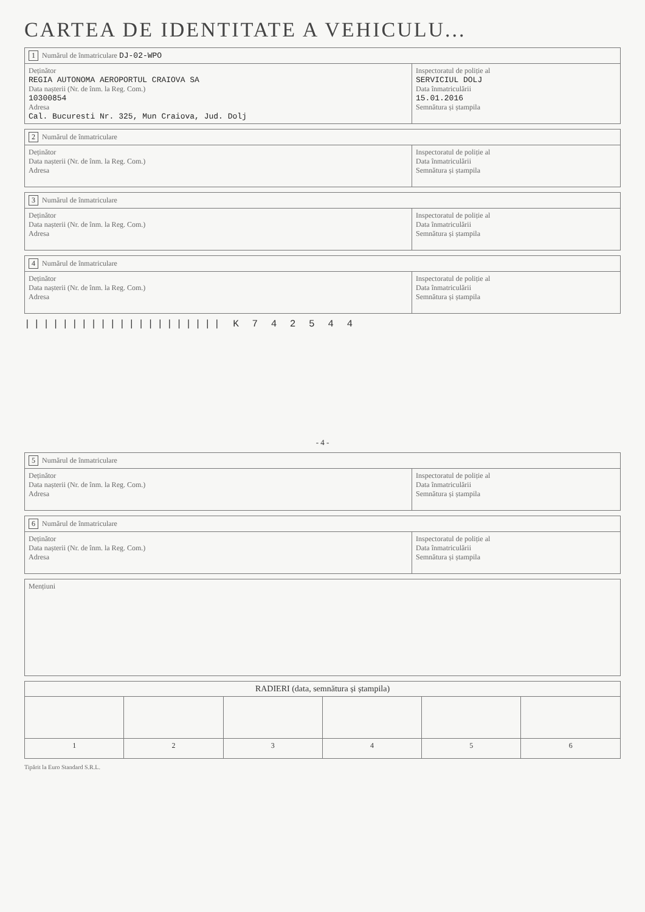CARTEA DE IDENTITATE A VEHICULU...
| 1 Numărul de înmatriculare DJ-02-WPO | |
| Deținător REGIA AUTONOMA AEROPORTUL CRAIOVA SA Data nașterii (Nr. de înm. la Reg. Com.) 10300854 Adresa Cal. Bucuresti Nr. 325, Mun Craiova, Jud. Dolj | Inspectoratul de poliție al SERVICIUL DOLJ Data înmatriculării 15.01.2016 Semnătura și ștampila |
| 2 Numărul de înmatriculare | |
| Deținător Data nașterii (Nr. de înm. la Reg. Com.) Adresa | Inspectoratul de poliție al Data înmatriculării Semnătura și ștampila |
| 3 Numărul de înmatriculare | |
| Deținător Data nașterii (Nr. de înm. la Reg. Com.) Adresa | Inspectoratul de poliție al Data înmatriculării Semnătura și ștampila |
| 4 Numărul de înmatriculare | |
| Deținător Data nașterii (Nr. de înm. la Reg. Com.) Adresa | Inspectoratul de poliție al Data înmatriculării Semnătura și ștampila |
||||||||||||||||||||| K 7 4 2 5 4 4
- 4 -
| 5 Numărul de înmatriculare | |
| Deținător Data nașterii (Nr. de înm. la Reg. Com.) Adresa | Inspectoratul de poliție al Data înmatriculării Semnătura și ștampila |
| 6 Numărul de înmatriculare | |
| Deținător Data nașterii (Nr. de înm. la Reg. Com.) Adresa | Inspectoratul de poliție al Data înmatriculării Semnătura și ștampila |
| Mențiuni |
| RADIERI (data, semnătura și ștampila) | | | | | |
| --- | --- | --- | --- | --- | --- |
| 1 | 2 | 3 | 4 | 5 | 6 |
Tipărit la Euro Standard S.R.L.